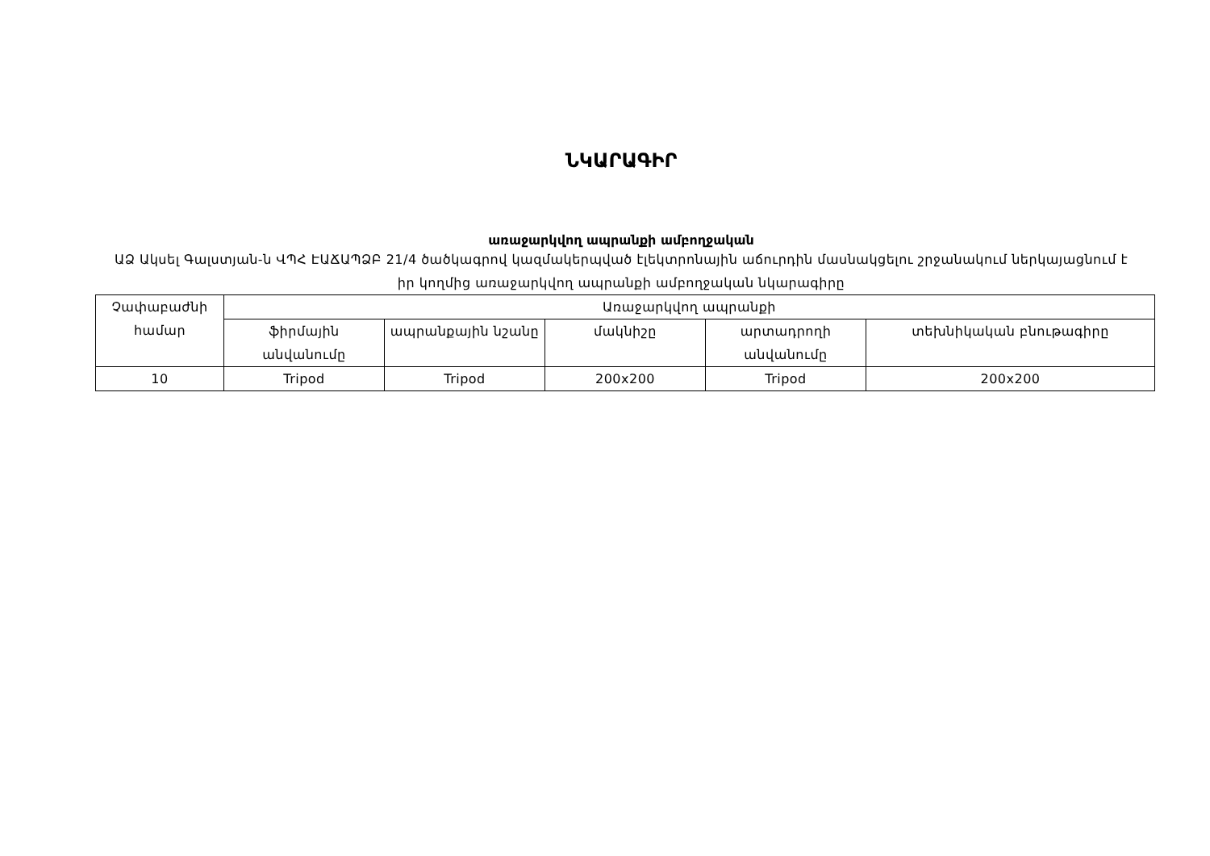ՆԿԱՐԱԳԻՐ
առաջարկվող ապրանքի ամբողջական
ԱՁ Ակսել Գալստյան-ն ՎՊՀ ԷԱՃԱՊՁԲ 21/4 ծածկագրով կազմակերպված էլեկտրոնային աճուրդին մասնակցելու շրջանակում ներկայացնում է իր կողմից առաջարկվող ապրանքի ամբողջական նկարագիրը
| Չափաբաժնի համար | Առաջարկվող ապրանքի | | | | |
| --- | --- | --- | --- | --- | --- |
| | ֆիրմային անվանումը | ապրանքային նշանը | մակնիշը | արտադրողի անվանումը | տեխնիկական բնութագիրը |
| 10 | Tripod | Tripod | 200x200 | Tripod | 200x200 |